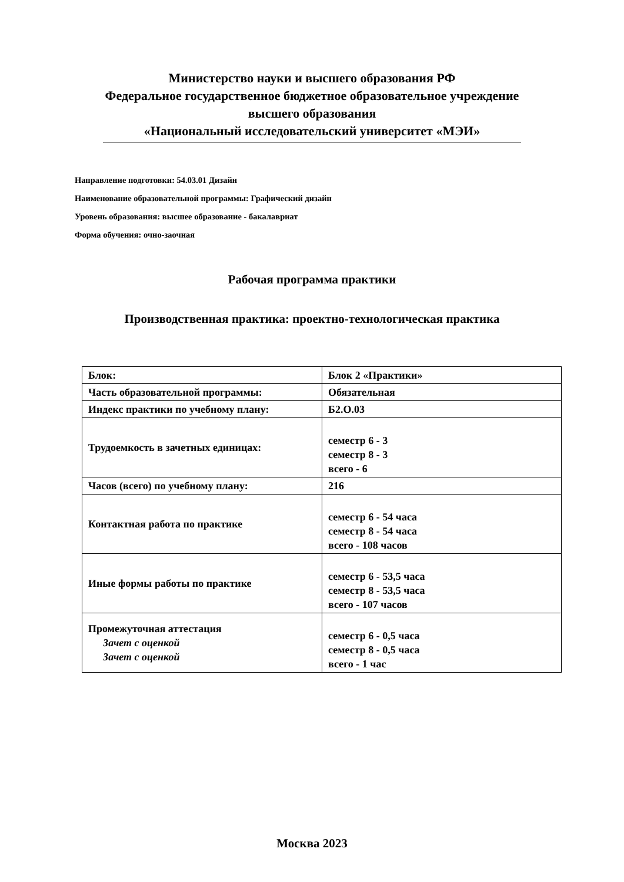Министерство науки и высшего образования РФ
Федеральное государственное бюджетное образовательное учреждение
высшего образования
«Национальный исследовательский университет «МЭИ»
Направление подготовки: 54.03.01 Дизайн
Наименование образовательной программы: Графический дизайн
Уровень образования: высшее образование - бакалавриат
Форма обучения: очно-заочная
Рабочая программа практики
Производственная практика: проектно-технологическая практика
| Блок: | Блок 2 «Практики» |
| Часть образовательной программы: | Обязательная |
| Индекс практики по учебному плану: | Б2.О.03 |
| Трудоемкость в зачетных единицах: | семестр 6 - 3 семестр 8 - 3 всего - 6 |
| Часов (всего) по учебному плану: | 216 |
| Контактная работа по практике | семестр 6 - 54 часа семестр 8 - 54 часа всего - 108 часов |
| Иные формы работы по практике | семестр 6 - 53,5 часа семестр 8 - 53,5 часа всего - 107 часов |
| Промежуточная аттестация Зачет с оценкой Зачет с оценкой | семестр 6 - 0,5 часа семестр 8 - 0,5 часа всего - 1 час |
Москва 2023